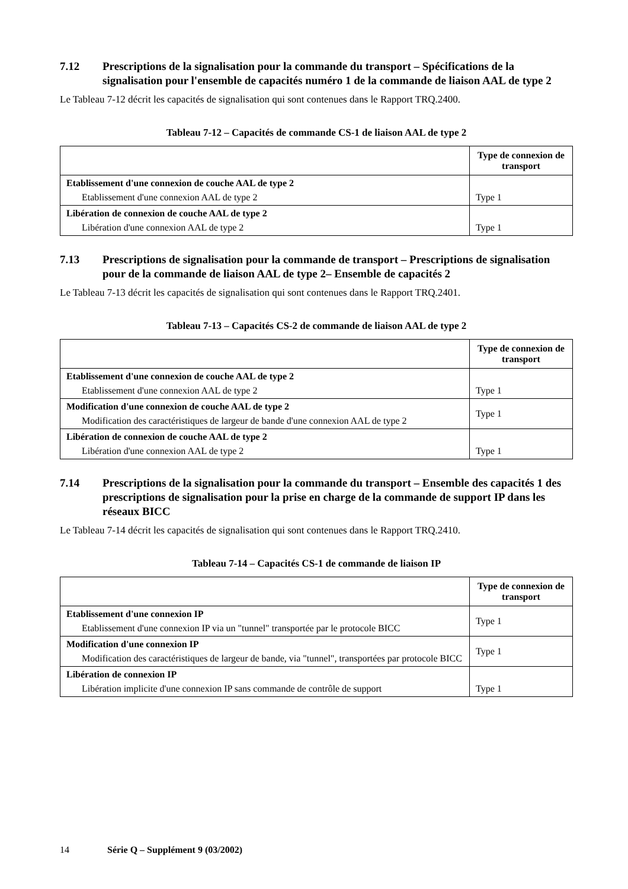7.12 Prescriptions de la signalisation pour la commande du transport – Spécifications de la signalisation pour l'ensemble de capacités numéro 1 de la commande de liaison AAL de type 2
Le Tableau 7-12 décrit les capacités de signalisation qui sont contenues dans le Rapport TRQ.2400.
Tableau 7-12 – Capacités de commande CS-1 de liaison AAL de type 2
| | Type de connexion de transport |
| --- | --- |
| Etablissement d'une connexion de couche AAL de type 2 Etablissement d'une connexion AAL de type 2 | Type 1 |
| Libération de connexion de couche AAL de type 2 Libération d'une connexion AAL de type 2 | Type 1 |
7.13 Prescriptions de signalisation pour la commande de transport – Prescriptions de signalisation pour de la commande de liaison AAL de type 2– Ensemble de capacités 2
Le Tableau 7-13 décrit les capacités de signalisation qui sont contenues dans le Rapport TRQ.2401.
Tableau 7-13 – Capacités CS-2 de commande de liaison AAL de type 2
| | Type de connexion de transport |
| --- | --- |
| Etablissement d'une connexion de couche AAL de type 2 Etablissement d'une connexion AAL de type 2 | Type 1 |
| Modification d'une connexion de couche AAL de type 2 Modification des caractéristiques de largeur de bande d'une connexion AAL de type 2 | Type 1 |
| Libération de connexion de couche AAL de type 2 Libération d'une connexion AAL de type 2 | Type 1 |
7.14 Prescriptions de la signalisation pour la commande du transport – Ensemble des capacités 1 des prescriptions de signalisation pour la prise en charge de la commande de support IP dans les réseaux BICC
Le Tableau 7-14 décrit les capacités de signalisation qui sont contenues dans le Rapport TRQ.2410.
Tableau 7-14 – Capacités CS-1 de commande de liaison IP
| | Type de connexion de transport |
| --- | --- |
| Etablissement d'une connexion IP Etablissement d'une connexion IP via un "tunnel" transportée par le protocole BICC | Type 1 |
| Modification d'une connexion IP Modification des caractéristiques de largeur de bande, via "tunnel", transportées par protocole BICC | Type 1 |
| Libération de connexion IP Libération implicite d'une connexion IP sans commande de contrôle de support | Type 1 |
14 Série Q – Supplément 9 (03/2002)